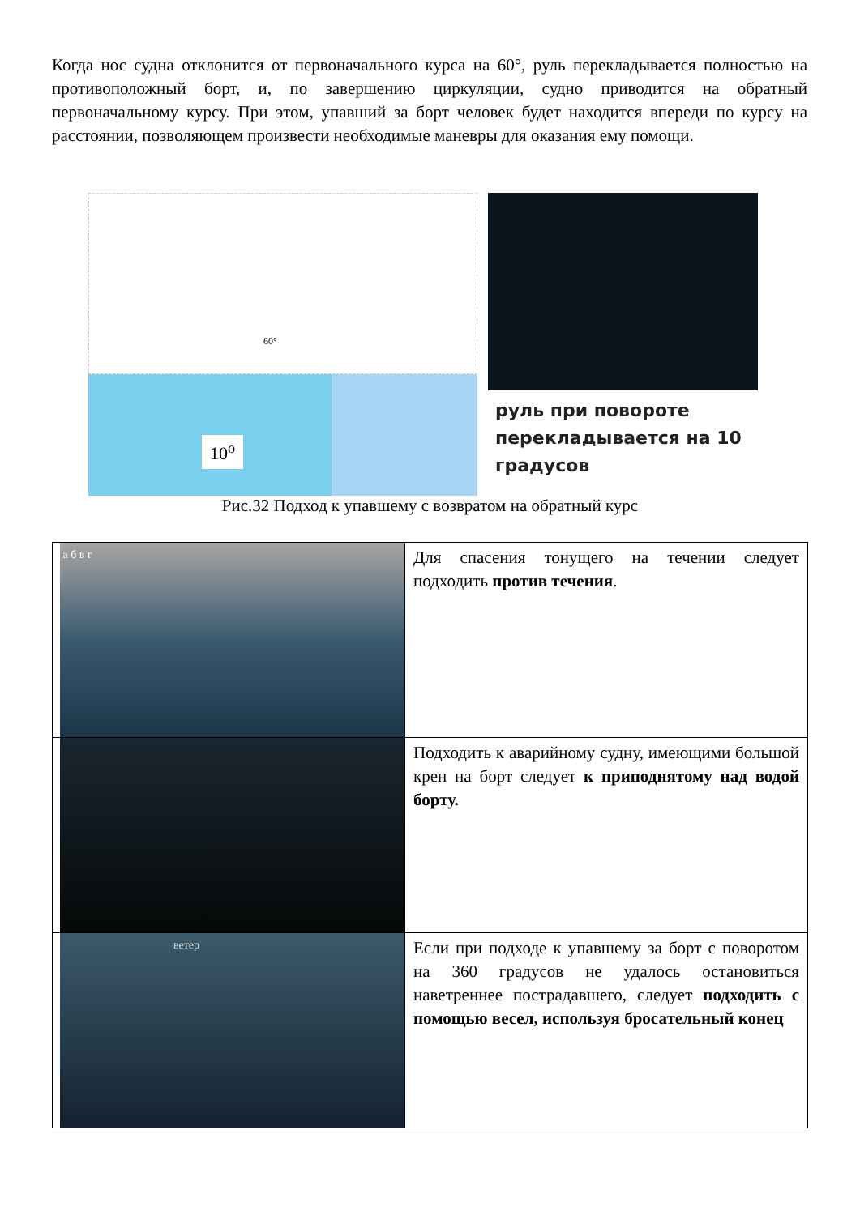Когда нос судна отклонится от первоначального курса на 60°, руль перекладывается полностью на противоположный борт, и, по завершению циркуляции, судно приводится на обратный первоначальному курсу. При этом, упавший за борт человек будет находится впереди по курсу на расстоянии, позволяющем произвести необходимые маневры для оказания ему помощи.
60°
10<sup>o</sup>
руль при повороте перекладывается на 10 градусов
Рис.32 Подход к упавшему с возвратом на обратный курс
| а б в г | Для спасения тонущего на течении следует подходить против течения . |
| | Подходить к аварийному судну, имеющими большой крен на борт следует к приподнятому над водой борту. |
| ветер | Если при подходе к упавшему за борт с поворотом на 360 градусов не удалось остановиться наветреннее пострадавшего, следует подходить с помощью весел, используя бросательный конец |